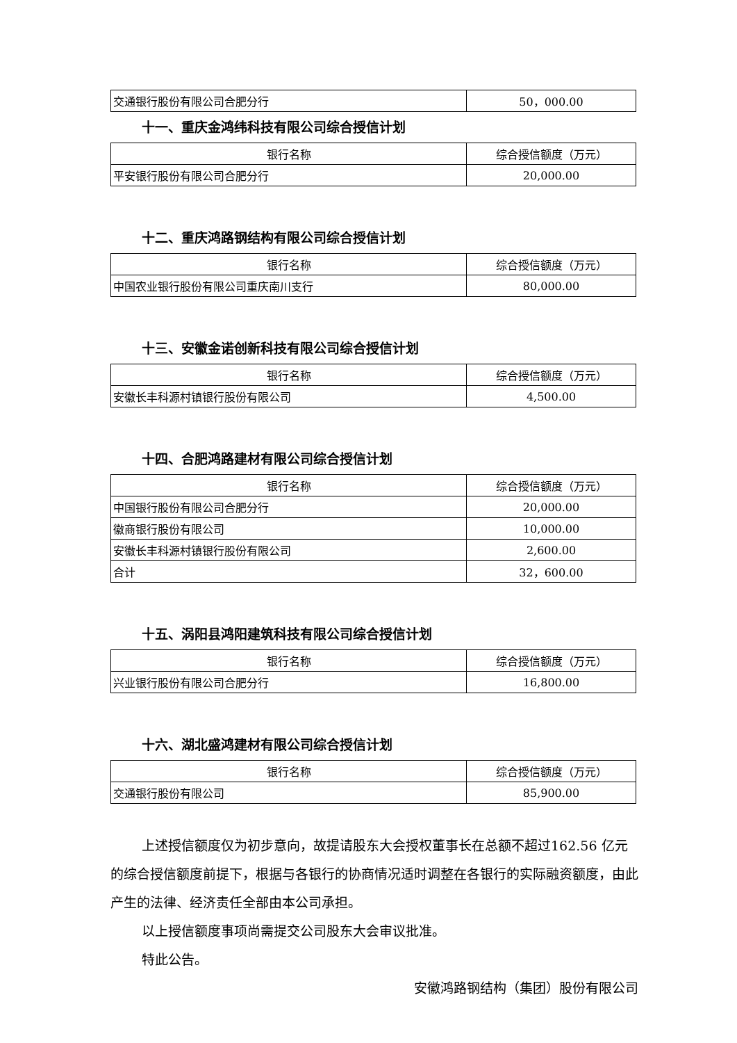| 交通银行股份有限公司合肥分行 | 50，000.00 |
十一、重庆金鸿纬科技有限公司综合授信计划
| 银行名称 | 综合授信额度（万元） |
| --- | --- |
| 平安银行股份有限公司合肥分行 | 20,000.00 |
十二、重庆鸿路钢结构有限公司综合授信计划
| 银行名称 | 综合授信额度（万元） |
| --- | --- |
| 中国农业银行股份有限公司重庆南川支行 | 80,000.00 |
十三、安徽金诺创新科技有限公司综合授信计划
| 银行名称 | 综合授信额度（万元） |
| --- | --- |
| 安徽长丰科源村镇银行股份有限公司 | 4,500.00 |
十四、合肥鸿路建材有限公司综合授信计划
| 银行名称 | 综合授信额度（万元） |
| --- | --- |
| 中国银行股份有限公司合肥分行 | 20,000.00 |
| 徽商银行股份有限公司 | 10,000.00 |
| 安徽长丰科源村镇银行股份有限公司 | 2,600.00 |
| 合计 | 32，600.00 |
十五、涡阳县鸿阳建筑科技有限公司综合授信计划
| 银行名称 | 综合授信额度（万元） |
| --- | --- |
| 兴业银行股份有限公司合肥分行 | 16,800.00 |
十六、湖北盛鸿建材有限公司综合授信计划
| 银行名称 | 综合授信额度（万元） |
| --- | --- |
| 交通银行股份有限公司 | 85,900.00 |
上述授信额度仅为初步意向，故提请股东大会授权董事长在总额不超过162.56 亿元的综合授信额度前提下，根据与各银行的协商情况适时调整在各银行的实际融资额度，由此产生的法律、经济责任全部由本公司承担。
以上授信额度事项尚需提交公司股东大会审议批准。
特此公告。
安徽鸿路钢结构（集团）股份有限公司